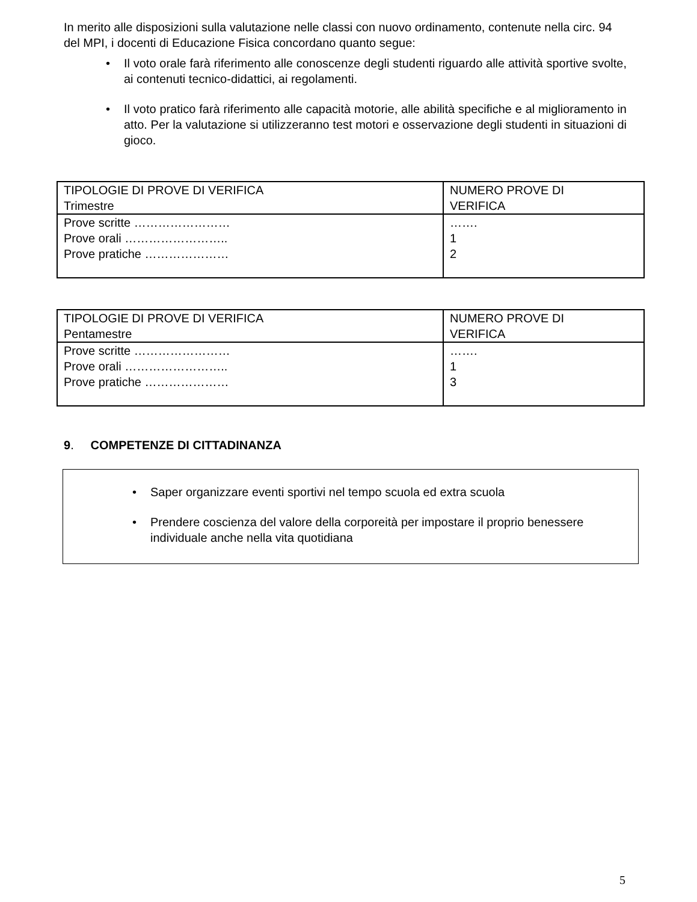In merito alle disposizioni sulla valutazione nelle classi con nuovo ordinamento, contenute nella circ. 94 del MPI, i docenti di Educazione Fisica concordano quanto segue:
• Il voto orale farà riferimento alle conoscenze degli studenti riguardo alle attività sportive svolte, ai contenuti tecnico-didattici, ai regolamenti.
• Il voto pratico farà riferimento alle capacità motorie, alle abilità specifiche e al miglioramento in atto. Per la valutazione si utilizzeranno test motori e osservazione degli studenti in situazioni di gioco.
| TIPOLOGIE DI PROVE DI VERIFICA Trimestre | NUMERO PROVE DI VERIFICA |
| Prove scritte …………………… Prove orali …………………….. Prove pratiche ………………… | ……. 1 2 |
| TIPOLOGIE DI PROVE DI VERIFICA Pentamestre | NUMERO PROVE DI VERIFICA |
| Prove scritte …………………… Prove orali …………………….. Prove pratiche ………………… | ……. 1 3 |
9. COMPETENZE DI CITTADINANZA
• Saper organizzare eventi sportivi nel tempo scuola ed extra scuola
• Prendere coscienza del valore della corporeità per impostare il proprio benessere individuale anche nella vita quotidiana
5